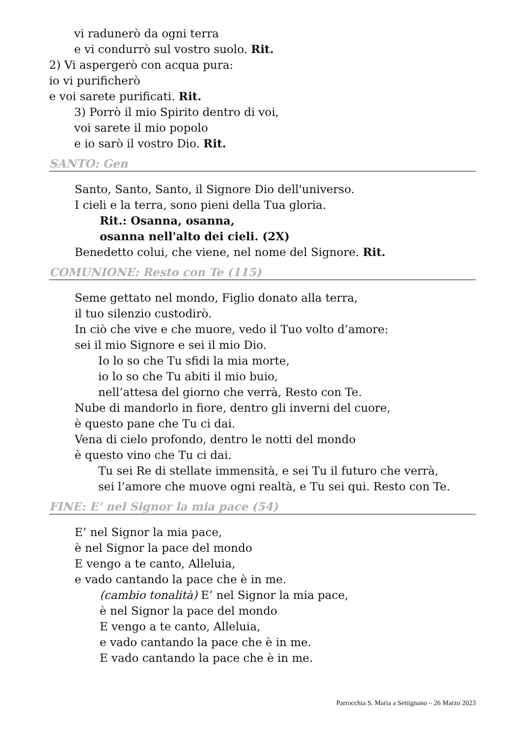vi radunerò da ogni terra
e vi condurrò sul vostro suolo. Rit.
2) Vi aspergerò con acqua pura:
io vi purificherò
e voi sarete purificati. Rit.
3) Porrò il mio Spirito dentro di voi,
voi sarete il mio popolo
e io sarò il vostro Dio. Rit.
SANTO: Gen
Santo, Santo, Santo, il Signore Dio dell'universo.
I cieli e la terra, sono pieni della Tua gloria.
Rit.: Osanna, osanna,
osanna nell'alto dei cieli. (2X)
Benedetto colui, che viene, nel nome del Signore. Rit.
COMUNIONE: Resto con Te (115)
Seme gettato nel mondo, Figlio donato alla terra,
il tuo silenzio custodirò.
In ciò che vive e che muore, vedo il Tuo volto d’amore:
sei il mio Signore e sei il mio Dio.
Io lo so che Tu sfidi la mia morte,
io lo so che Tu abiti il mio buio,
nell’attesa del giorno che verrà, Resto con Te.
Nube di mandorlo in fiore, dentro gli inverni del cuore,
è questo pane che Tu ci dai.
Vena di cielo profondo, dentro le notti del mondo
è questo vino che Tu ci dai.
Tu sei Re di stellate immensità, e sei Tu il futuro che verrà,
sei l’amore che muove ogni realtà, e Tu sei qui. Resto con Te.
FINE: E’ nel Signor la mia pace (54)
E’ nel Signor la mia pace,
è nel Signor la pace del mondo
E vengo a te canto, Alleluia,
e vado cantando la pace che è in me.
(cambio tonalità) E’ nel Signor la mia pace,
è nel Signor la pace del mondo
E vengo a te canto, Alleluia,
e vado cantando la pace che è in me.
E vado cantando la pace che è in me.
Parrocchia S. Maria a Settignano – 26 Marzo 2023